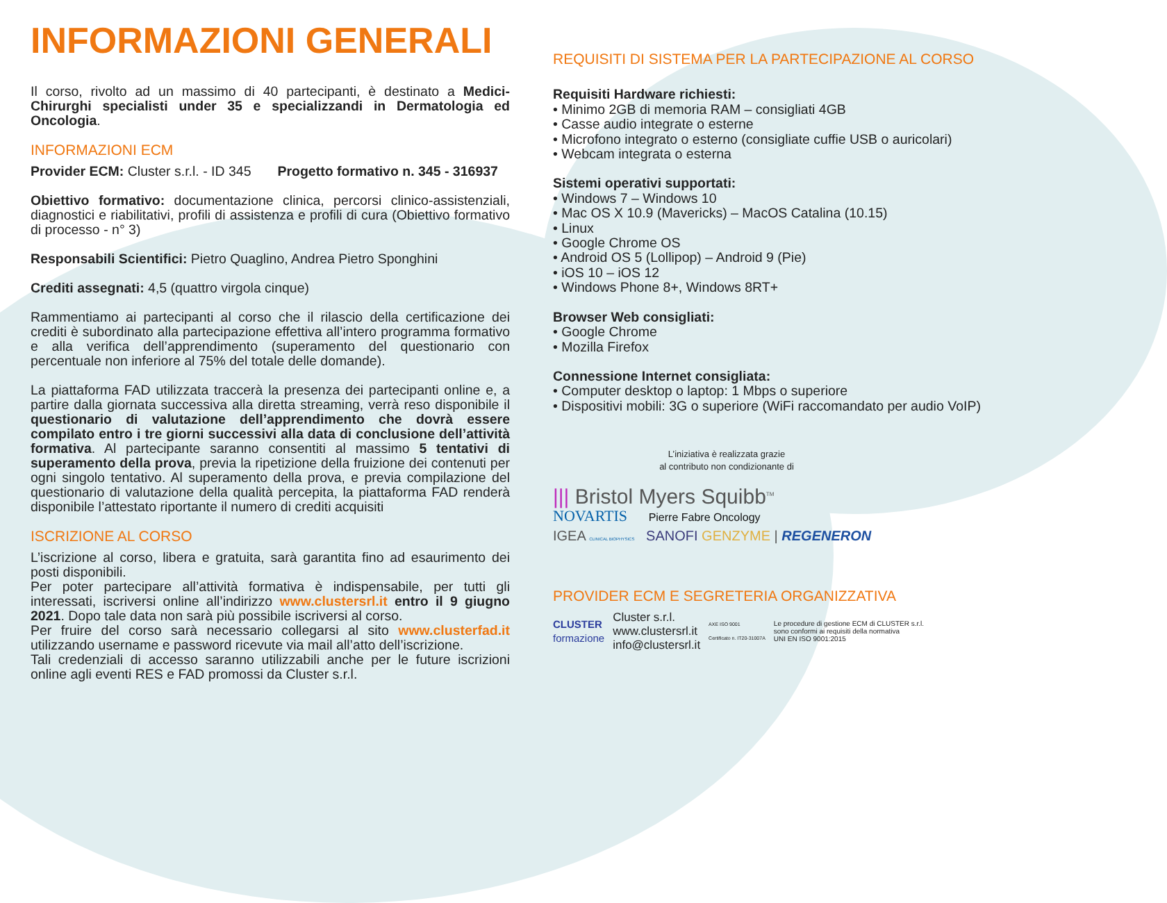INFORMAZIONI GENERALI
Il corso, rivolto ad un massimo di 40 partecipanti, è destinato a Medici-Chirurghi specialisti under 35 e specializzandi in Dermatologia ed Oncologia.
INFORMAZIONI ECM
Provider ECM: Cluster s.r.l. - ID 345 Progetto formativo n. 345 - 316937
Obiettivo formativo: documentazione clinica, percorsi clinico-assistenziali, diagnostici e riabilitativi, profili di assistenza e profili di cura (Obiettivo formativo di processo - n° 3)
Responsabili Scientifici: Pietro Quaglino, Andrea Pietro Sponghini
Crediti assegnati: 4,5 (quattro virgola cinque)
Rammentiamo ai partecipanti al corso che il rilascio della certificazione dei crediti è subordinato alla partecipazione effettiva all’intero programma formativo e alla verifica dell’apprendimento (superamento del questionario con percentuale non inferiore al 75% del totale delle domande).
La piattaforma FAD utilizzata traccerà la presenza dei partecipanti online e, a partire dalla giornata successiva alla diretta streaming, verrà reso disponibile il questionario di valutazione dell’apprendimento che dovrà essere compilato entro i tre giorni successivi alla data di conclusione dell’attività formativa. Al partecipante saranno consentiti al massimo 5 tentativi di superamento della prova, previa la ripetizione della fruizione dei contenuti per ogni singolo tentativo. Al superamento della prova, e previa compilazione del questionario di valutazione della qualità percepita, la piattaforma FAD renderà disponibile l’attestato riportante il numero di crediti acquisiti
ISCRIZIONE AL CORSO
L’iscrizione al corso, libera e gratuita, sarà garantita fino ad esaurimento dei posti disponibili.
Per poter partecipare all’attività formativa è indispensabile, per tutti gli interessati, iscriversi online all’indirizzo www.clustersrl.it entro il 9 giugno 2021. Dopo tale data non sarà più possibile iscriversi al corso.
Per fruire del corso sarà necessario collegarsi al sito www.clusterfad.it utilizzando username e password ricevute via mail all’atto dell’iscrizione.
Tali credenziali di accesso saranno utilizzabili anche per le future iscrizioni online agli eventi RES e FAD promossi da Cluster s.r.l.
REQUISITI DI SISTEMA PER LA PARTECIPAZIONE AL CORSO
Requisiti Hardware richiesti:
• Minimo 2GB di memoria RAM – consigliati 4GB
• Casse audio integrate o esterne
• Microfono integrato o esterno (consigliate cuffie USB o auricolari)
• Webcam integrata o esterna
Sistemi operativi supportati:
• Windows 7 – Windows 10
• Mac OS X 10.9 (Mavericks) – MacOS Catalina (10.15)
• Linux
• Google Chrome OS
• Android OS 5 (Lollipop) – Android 9 (Pie)
• iOS 10 – iOS 12
• Windows Phone 8+, Windows 8RT+
Browser Web consigliati:
• Google Chrome
• Mozilla Firefox
Connessione Internet consigliata:
• Computer desktop o laptop: 1 Mbps o superiore
• Dispositivi mobili: 3G o superiore (WiFi raccomandato per audio VoIP)
L’iniziativa è realizzata grazie
al contributo non condizionante di
||| Bristol Myers Squibb<sup>TM</sup>
NOVARTIS Pierre Fabre Oncology
IGEA CLINICAL BIOPHYSICS SANOFI GENZYME | REGENERON
PROVIDER ECM E SEGRETERIA ORGANIZZATIVA
CLUSTER
formazione
Cluster s.r.l.
www.clustersrl.it
info@clustersrl.it
AXE ISO 9001
Certificato n. IT20-31007A
Le procedure di gestione ECM di CLUSTER s.r.l.
sono conformi ai requisiti della normativa
UNI EN ISO 9001:2015